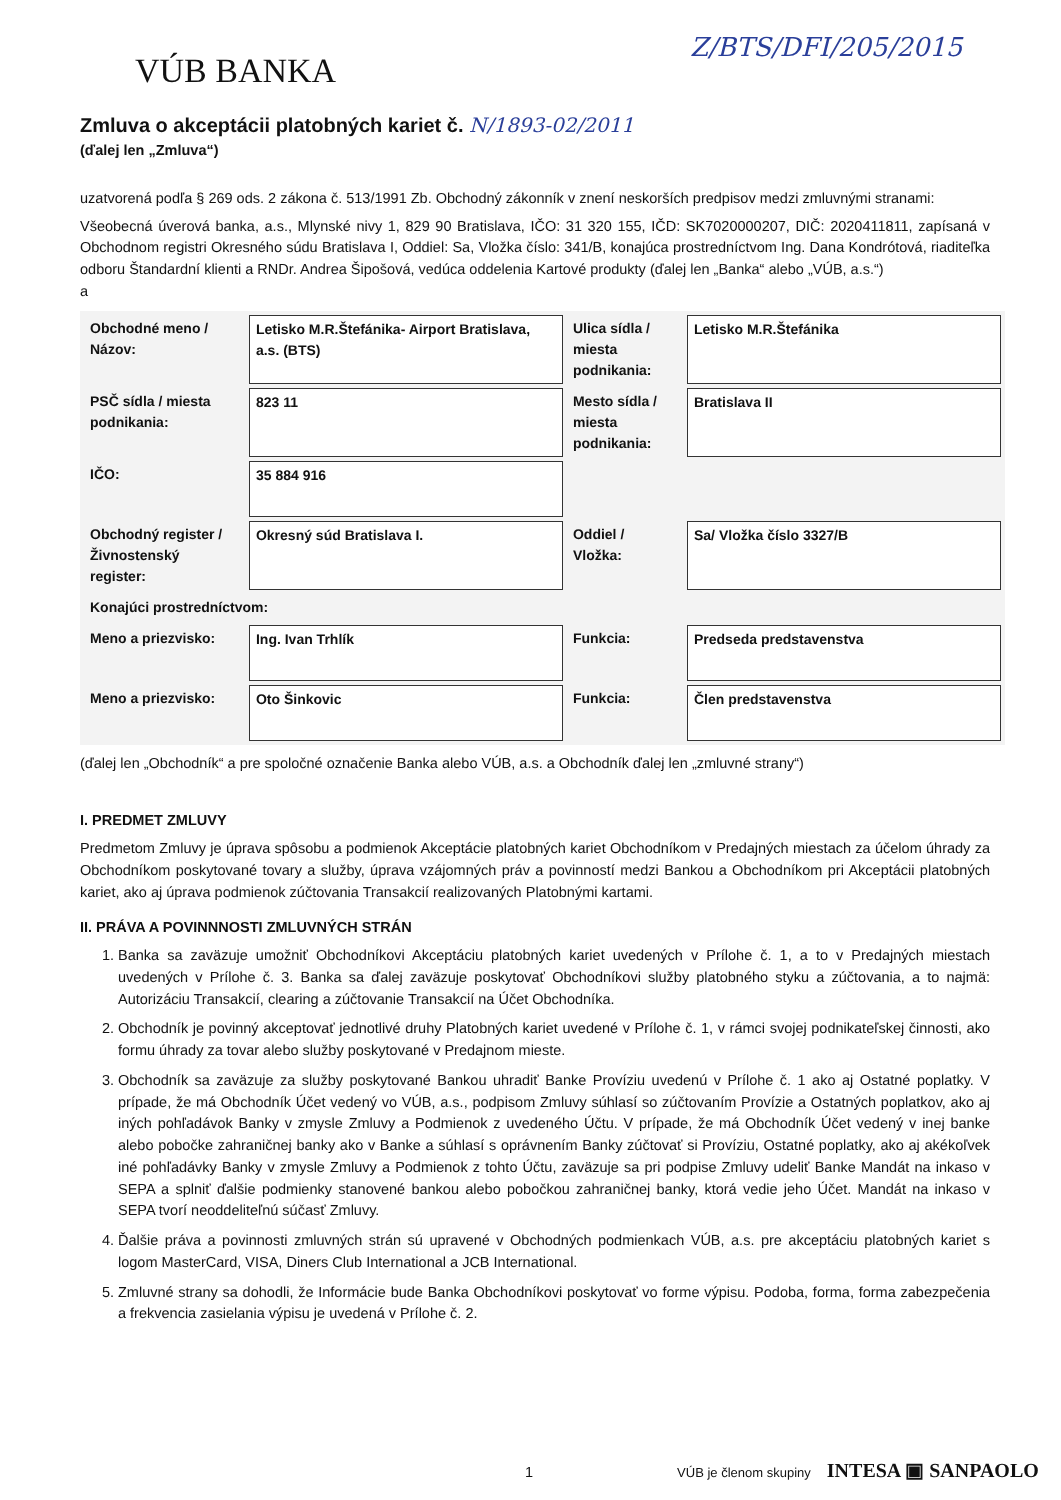Z/BTS/DFI/205/2015
VÚB BANKA
Zmluva o akceptácii platobných kariet č. N/1893-02/2011
(ďalej len „Zmluva“)
uzatvorená podľa § 269 ods. 2 zákona č. 513/1991 Zb. Obchodný zákonník v znení neskorších predpisov medzi zmluvnými stranami:
Všeobecná úverová banka, a.s., Mlynské nivy 1, 829 90 Bratislava, IČO: 31 320 155, IČD: SK7020000207, DIČ: 2020411811, zapísaná v Obchodnom registri Okresného súdu Bratislava I, Oddiel: Sa, Vložka číslo: 341/B, konajúca prostredníctvom Ing. Dana Kondrótová, riaditeľka odboru Štandardní klienti a RNDr. Andrea Šipošová, vedúca oddelenia Kartové produkty (ďalej len „Banka“ alebo „VÚB, a.s.“)
a
| Obchodné meno / Názov: | Letisko M.R.Štefánika- Airport Bratislava, a.s. (BTS) | Ulica sídla / miesta podnikania: | Letisko M.R.Štefánika |
| PSČ sídla / miesta podnikania: | 823 11 | Mesto sídla / miesta podnikania: | Bratislava II |
| IČO: | 35 884 916 | | |
| Obchodný register / Živnostenský register: | Okresný súd Bratislava I. | Oddiel / Vložka: | Sa/ Vložka číslo 3327/B |
| Konajúci prostredníctvom: | | | |
| Meno a priezvisko: | Ing. Ivan Trhlík | Funkcia: | Predseda predstavenstva |
| Meno a priezvisko: | Oto Šinkovic | Funkcia: | Člen predstavenstva |
(ďalej len „Obchodník“ a pre spoločné označenie Banka alebo VÚB, a.s. a Obchodník ďalej len „zmluvné strany“)
I. PREDMET ZMLUVY
Predmetom Zmluvy je úprava spôsobu a podmienok Akceptácie platobných kariet Obchodníkom v Predajných miestach za účelom úhrady za Obchodníkom poskytované tovary a služby, úprava vzájomných práv a povinností medzi Bankou a Obchodníkom pri Akceptácii platobných kariet, ako aj úprava podmienok zúčtovania Transakcií realizovaných Platobnými kartami.
II. PRÁVA A POVINNNOSTI ZMLUVNÝCH STRÁN
1. Banka sa zaväzuje umožniť Obchodníkovi Akceptáciu platobných kariet uvedených v Prílohe č. 1, a to v Predajných miestach uvedených v Prílohe č. 3. Banka sa ďalej zaväzuje poskytovať Obchodníkovi služby platobného styku a zúčtovania, a to najmä: Autorizáciu Transakcií, clearing a zúčtovanie Transakcií na Účet Obchodníka.
2. Obchodník je povinný akceptovať jednotlivé druhy Platobných kariet uvedené v Prílohe č. 1, v rámci svojej podnikateľskej činnosti, ako formu úhrady za tovar alebo služby poskytované v Predajnom mieste.
3. Obchodník sa zaväzuje za služby poskytované Bankou uhradiť Banke Províziu uvedenú v Prílohe č. 1 ako aj Ostatné poplatky. V prípade, že má Obchodník Účet vedený vo VÚB, a.s., podpisom Zmluvy súhlasí so zúčtovaním Provízie a Ostatných poplatkov, ako aj iných pohľadávok Banky v zmysle Zmluvy a Podmienok z uvedeného Účtu. V prípade, že má Obchodník Účet vedený v inej banke alebo pobočke zahraničnej banky ako v Banke a súhlasí s oprávnením Banky zúčtovať si Províziu, Ostatné poplatky, ako aj akékoľvek iné pohľadávky Banky v zmysle Zmluvy a Podmienok z tohto Účtu, zaväzuje sa pri podpise Zmluvy udeliť Banke Mandát na inkaso v SEPA a splniť ďalšie podmienky stanovené bankou alebo pobočkou zahraničnej banky, ktorá vedie jeho Účet. Mandát na inkaso v SEPA tvorí neoddeliteľnú súčasť Zmluvy.
4. Ďalšie práva a povinnosti zmluvných strán sú upravené v Obchodných podmienkach VÚB, a.s. pre akceptáciu platobných kariet s logom MasterCard, VISA, Diners Club International a JCB International.
5. Zmluvné strany sa dohodli, že Informácie bude Banka Obchodníkovi poskytovať vo forme výpisu. Podoba, forma, forma zabezpečenia a frekvencia zasielania výpisu je uvedená v Prílohe č. 2.
1 VÚB je členom skupiny INTESA ▣ SANPAOLO